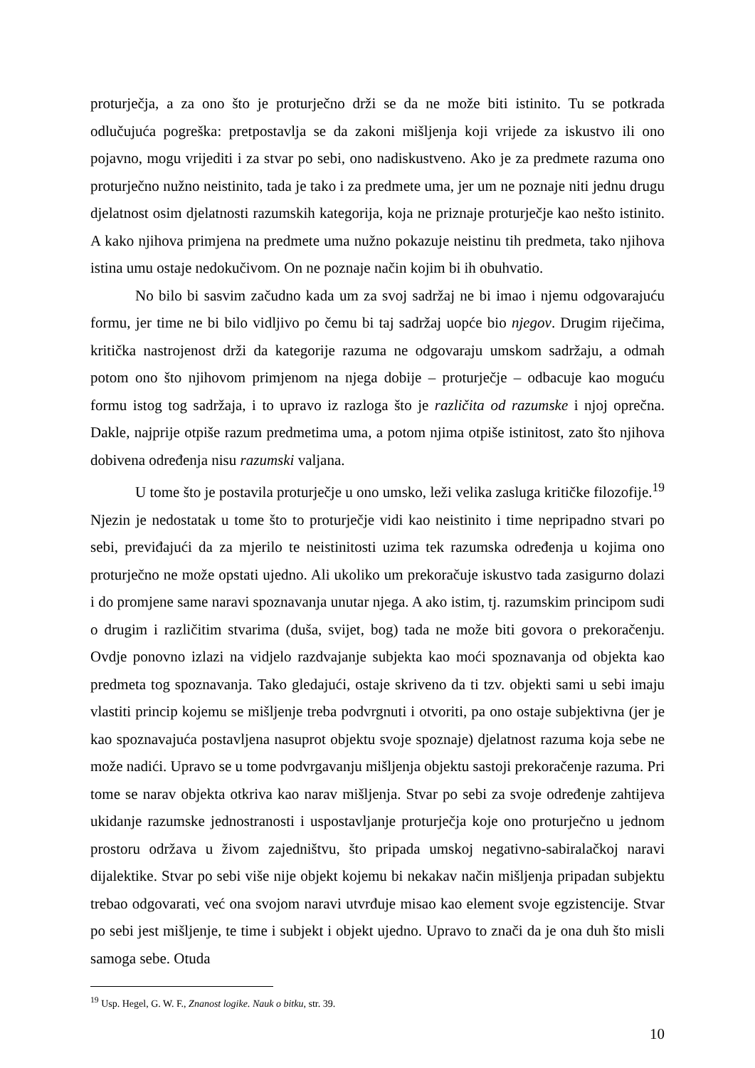proturječja, a za ono što je proturječno drži se da ne može biti istinito. Tu se potkrada odlučujuća pogreška: pretpostavlja se da zakoni mišljenja koji vrijede za iskustvo ili ono pojavno, mogu vrijediti i za stvar po sebi, ono nadiskustveno. Ako je za predmete razuma ono proturječno nužno neistinito, tada je tako i za predmete uma, jer um ne poznaje niti jednu drugu djelatnost osim djelatnosti razumskih kategorija, koja ne priznaje proturječje kao nešto istinito. A kako njihova primjena na predmete uma nužno pokazuje neistinu tih predmeta, tako njihova istina umu ostaje nedokučivom. On ne poznaje način kojim bi ih obuhvatio.
No bilo bi sasvim začudno kada um za svoj sadržaj ne bi imao i njemu odgovarajuću formu, jer time ne bi bilo vidljivo po čemu bi taj sadržaj uopće bio njegov. Drugim riječima, kritička nastrojenost drži da kategorije razuma ne odgovaraju umskom sadržaju, a odmah potom ono što njihovom primjenom na njega dobije – proturječje – odbacuje kao moguću formu istog tog sadržaja, i to upravo iz razloga što je različita od razumske i njoj oprečna. Dakle, najprije otpiše razum predmetima uma, a potom njima otpiše istinitost, zato što njihova dobivena određenja nisu razumski valjana.
U tome što je postavila proturječje u ono umsko, leži velika zasluga kritičke filozofije.<sup>19</sup> Njezin je nedostatak u tome što to proturječje vidi kao neistinito i time nepripadno stvari po sebi, previđajući da za mjerilo te neistinitosti uzima tek razumska određenja u kojima ono proturječno ne može opstati ujedno. Ali ukoliko um prekoračuje iskustvo tada zasigurno dolazi i do promjene same naravi spoznavanja unutar njega. A ako istim, tj. razumskim principom sudi o drugim i različitim stvarima (duša, svijet, bog) tada ne može biti govora o prekoračenju. Ovdje ponovno izlazi na vidjelo razdvajanje subjekta kao moći spoznavanja od objekta kao predmeta tog spoznavanja. Tako gledajući, ostaje skriveno da ti tzv. objekti sami u sebi imaju vlastiti princip kojemu se mišljenje treba podvrgnuti i otvoriti, pa ono ostaje subjektivna (jer je kao spoznavajuća postavljena nasuprot objektu svoje spoznaje) djelatnost razuma koja sebe ne može nadići. Upravo se u tome podvrgavanju mišljenja objektu sastoji prekoračenje razuma. Pri tome se narav objekta otkriva kao narav mišljenja. Stvar po sebi za svoje određenje zahtijeva ukidanje razumske jednostranosti i uspostavljanje proturječja koje ono proturječno u jednom prostoru održava u živom zajedništvu, što pripada umskoj negativno-sabiralačkoj naravi dijalektike. Stvar po sebi više nije objekt kojemu bi nekakav način mišljenja pripadan subjektu trebao odgovarati, već ona svojom naravi utvrđuje misao kao element svoje egzistencije. Stvar po sebi jest mišljenje, te time i subjekt i objekt ujedno. Upravo to znači da je ona duh što misli samoga sebe. Otuda
<sup>19</sup> Usp. Hegel, G. W. F., Znanost logike. Nauk o bitku, str. 39.
10